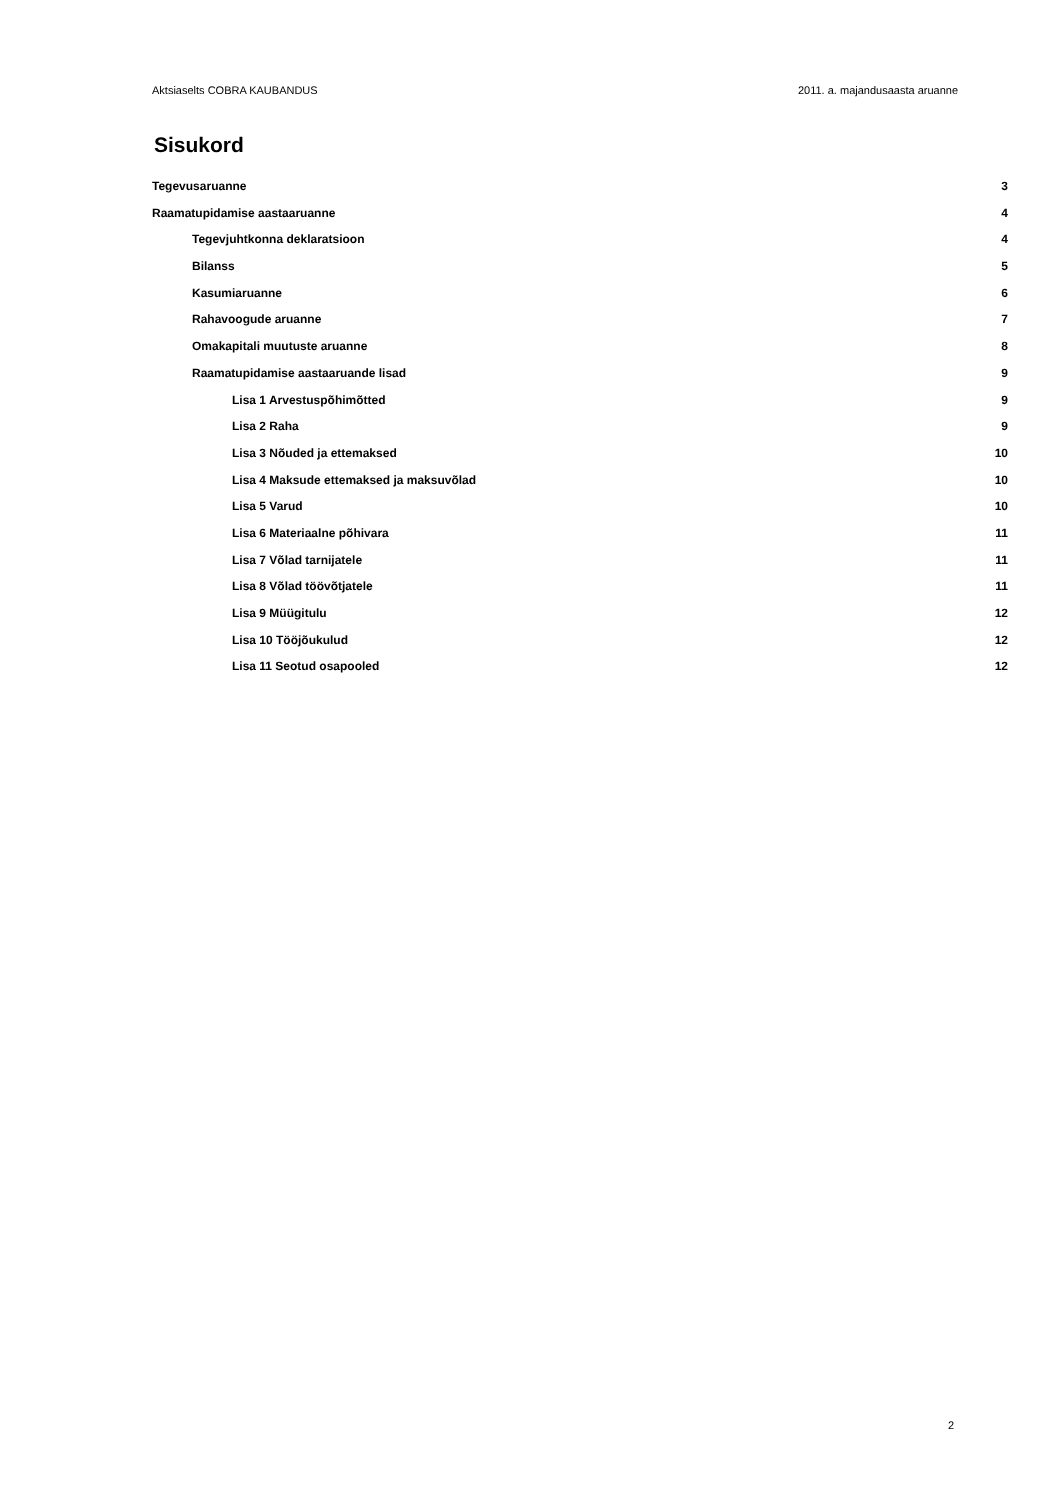Aktsiaselts COBRA KAUBANDUS 2011. a. majandusaasta aruanne
Sisukord
Tegevusaruanne 3
Raamatupidamise aastaaruanne 4
Tegevjuhtkonna deklaratsioon 4
Bilanss 5
Kasumiaruanne 6
Rahavoogude aruanne 7
Omakapitali muutuste aruanne 8
Raamatupidamise aastaaruande lisad 9
Lisa 1 Arvestuspõhimõtted 9
Lisa 2 Raha 9
Lisa 3 Nõuded ja ettemaksed 10
Lisa 4 Maksude ettemaksed ja maksuvõlad 10
Lisa 5 Varud 10
Lisa 6 Materiaalne põhivara 11
Lisa 7 Võlad tarnijatele 11
Lisa 8 Võlad töövõtjatele 11
Lisa 9 Müügitulu 12
Lisa 10 Tööjõukulud 12
Lisa 11 Seotud osapooled 12
2